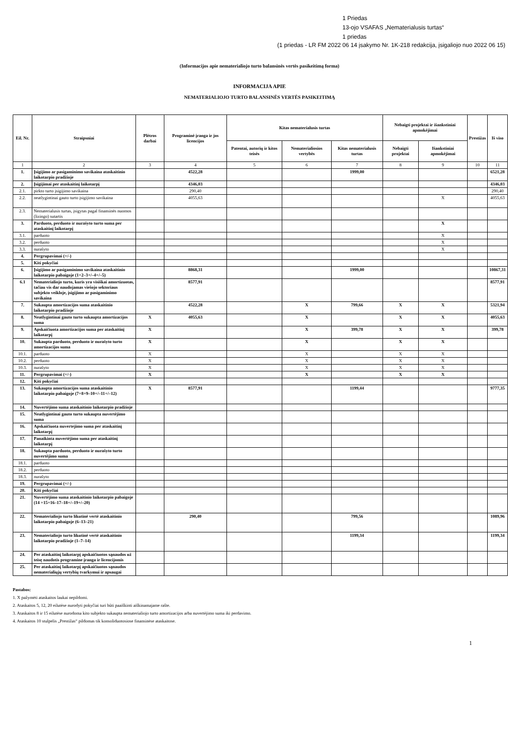1 Priedas
13-ojo VSAFAS „Nematerialusis turtas“
1 priedas
(1 priedas - LR FM 2022 06 14 įsakymo Nr. 1K-218 redakcija, įsigaliojo nuo 2022 06 15)
(Informacijos apie nematerialiojo turto balansinės vertės pasikeitimą forma)
INFORMACIJA APIE
NEMATERIALIOJO TURTO BALANSINĖS VERTĖS PASIKEITIMĄ
| Eil. Nr. | Straipsniai | Plėtros darbai | Programinė įranga ir jos licencijos | Kitas nematerialusis turtas | | | Nebaigti projektai ir išankstiniai apmokėjimai | | Prestižas | Iš viso |
| --- | --- | --- | --- | --- | --- | --- | --- | --- | --- | --- |
| | | | | Patentai, autorių ir kitos teisės | Nematerialiosios vertybės | Kitas nematerialusis turtas | Nebaigti projektai | Išankstiniai apmokėjimai | | |
| 1 | 2 | 3 | 4 | 5 | 6 | 7 | 8 | 9 | 10 | 11 |
| 1. | Įsigijimo ar pasigaminimo savikaina ataskaitinio laikotarpio pradžioje | | 4522,28 | | | 1999,00 | | | | 6521,28 |
| 2. | Įsigijimai per ataskaitinį laikotarpį | | 4346,03 | | | | | | | 4346,03 |
| 2.1. | pirkto turto įsigijimo savikaina | | 290,40 | | | | | | | 290,40 |
| 2.2. | neatlygintinai gauto turto įsigijimo savikaina | | 4055,63 | | | | | X | | 4055,63 |
| 2.3. | Nematerialusis turtas, įsigytas pagal finansinės nuomos (lizingo) sutartis | | | | | | | | | |
| 3. | Parduoto, perduoto ir nurašyto turto suma per ataskaitinį laikotarpį | | | | | | | X | | |
| 3.1. | parduoto | | | | | | | X | | |
| 3.2. | perduoto | | | | | | | X | | |
| 3.3. | nurašyto | | | | | | | X | | |
| 4. | Pergrupavimai (+/-) | | | | | | | | | |
| 5. | Kiti pokyčiai | | | | | | | | | |
| 6. | Įsigijimo ar pasigaminimo savikaina ataskaitinio laikotarpio pabaigoje (1+2–3+/–4+/–5) | | 8868,31 | | | 1999,00 | | | | 10867,31 |
| 6.1 | Nematerialiojo turto, kuris yra visiškai amortizuotas, tačiau vis dar naudojamas viešojo sektoriaus subjekto veikloje, įsigijimo ar pasigaminimo savikaina | | 8577,91 | | | | | | | 8577,91 |
| 7. | Sukaupta amortizacijos suma ataskaitinio laikotarpio pradžioje | | 4522,28 | | X | 799,66 | X | X | | 5321,94 |
| 8. | Neatlygintinai gauto turto sukaupta amortizacijos suma | X | 4055,63 | | X | | X | X | | 4055,63 |
| 9. | Apskaičiuota amortizacijos suma per ataskaitinį laikotarpį | X | | | X | 399,78 | X | X | | 399,78 |
| 10. | Sukaupta parduoto, perduoto ir nurašyto turto amortizacijos suma | X | | | X | | X | X | | |
| 10.1. | parduoto | X | | | X | | X | X | | |
| 10.2. | perduoto | X | | | X | | X | X | | |
| 10.3. | nurašyto | X | | | X | | X | X | | |
| 11. | Pergrupavimai (+/-) | X | | | X | | X | X | | |
| 12. | Kiti pokyčiai | | | | | | | | | |
| 13. | Sukaupta amortizacijos suma ataskaitinio laikotarpio pabaigoje (7+8+9–10+/–11+/–12) | X | 8577,91 | | | 1199,44 | | | | 9777,35 |
| 14. | Nuvertėjimo suma ataskaitinio laikotarpio pradžioje | | | | | | | | | |
| 15. | Neatlygintinai gauto turto sukaupta nuvertėjimo suma | | | | | | | | | |
| 16. | Apskaičiuota nuvertejimo suma per ataskaitinį laikotarpį | | | | | | | | | |
| 17. | Panaikinta nuvertėjimo suma per ataskaitinį laikotarpį | | | | | | | | | |
| 18. | Sukaupta parduoto, perduoto ir nurašyto turto nuvertėjimo suma | | | | | | | | | |
| 18.1. | parduoto | | | | | | | | | |
| 18.2. | perduoto | | | | | | | | | |
| 18.3. | nurašyto | | | | | | | | | |
| 19. | Pergrupavimai (+/-) | | | | | | | | | |
| 20. | Kiti pokyčiai | | | | | | | | | |
| 21. | Nuvertėjimo suma ataskaitinio laikotarpio pabaigoje (14 +15+16–17–18+/–19+/–20) | | | | | | | | | |
| 22. | Nematerialiojo turto likutinė vertė ataskaitinio laikotarpio pabaigoje (6–13–21) | | 290,40 | | | 799,56 | | | | 1089,96 |
| 23. | Nematerialiojo turto likutinė vertė ataskaitinio laikotarpio pradžioje (1–7–14) | | | | | 1199,34 | | | | 1199,34 |
| 24. | Per ataskaitinį laikotarpį apskaičiuotos sąnaudos už teisę naudotis programine įranga ir licencijomis | | | | | | | | | |
| 25. | Per ataskaitinį laikotarpį apskaičiuotos sąnaudos nematerialiųjų vertybių tvarkymui ir apsaugai | | | | | | | | | |
Pastabos:
1. X pažymėti ataskaitos laukai nepildomi.
2. Ataskaitos 5, 12, 20 eilutėse nurodyti pokyčiai turi būti paaiškinti aiškinamajame rašte.
3. Ataskaitos 8 ir 15 eilutėse nurodoma kito subjekto sukaupta nematerialiojo turto amortizacijos arba nuvertėjimo suma iki perdavimo.
4. Ataskaitos 10 stulpelis „Prestižas“ pildomas tik konsoliduotosiose finansinėse ataskaitose.
1